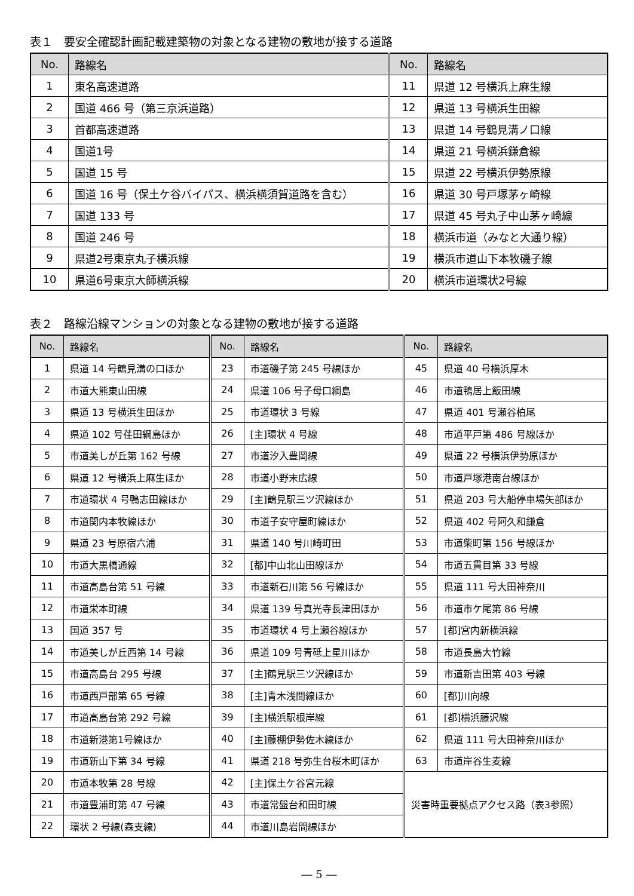表１　要安全確認計画記載建築物の対象となる建物の敷地が接する道路
| No. | 路線名 | No. | 路線名 |
| --- | --- | --- | --- |
| 1 | 東名高速道路 | 11 | 県道 12 号横浜上麻生線 |
| 2 | 国道 466 号（第三京浜道路） | 12 | 県道 13 号横浜生田線 |
| 3 | 首都高速道路 | 13 | 県道 14 号鶴見溝ノ口線 |
| 4 | 国道1号 | 14 | 県道 21 号横浜鎌倉線 |
| 5 | 国道 15 号 | 15 | 県道 22 号横浜伊勢原線 |
| 6 | 国道 16 号（保土ケ谷バイパス、横浜横須賀道路を含む） | 16 | 県道 30 号戸塚茅ヶ崎線 |
| 7 | 国道 133 号 | 17 | 県道 45 号丸子中山茅ヶ崎線 |
| 8 | 国道 246 号 | 18 | 横浜市道（みなと大通り線） |
| 9 | 県道2号東京丸子横浜線 | 19 | 横浜市道山下本牧磯子線 |
| 10 | 県道6号東京大師横浜線 | 20 | 横浜市道環状2号線 |
表２　路線沿線マンションの対象となる建物の敷地が接する道路
| No. | 路線名 | No. | 路線名 | No. | 路線名 |
| --- | --- | --- | --- | --- | --- |
| 1 | 県道 14 号鶴見溝の口ほか | 23 | 市道磯子第 245 号線ほか | 45 | 県道 40 号横浜厚木 |
| 2 | 市道大熊東山田線 | 24 | 県道 106 号子母口綱島 | 46 | 市道鴨居上飯田線 |
| 3 | 県道 13 号横浜生田ほか | 25 | 市道環状 3 号線 | 47 | 県道 401 号瀬谷柏尾 |
| 4 | 県道 102 号荏田綱島ほか | 26 | [主]環状 4 号線 | 48 | 市道平戸第 486 号線ほか |
| 5 | 市道美しが丘第 162 号線 | 27 | 市道汐入豊岡線 | 49 | 県道 22 号横浜伊勢原ほか |
| 6 | 県道 12 号横浜上麻生ほか | 28 | 市道小野末広線 | 50 | 市道戸塚港南台線ほか |
| 7 | 市道環状 4 号鴨志田線ほか | 29 | [主]鶴見駅三ツ沢線ほか | 51 | 県道 203 号大船停車場矢部ほか |
| 8 | 市道関内本牧線ほか | 30 | 市道子安守屋町線ほか | 52 | 県道 402 号阿久和鎌倉 |
| 9 | 県道 23 号原宿六浦 | 31 | 県道 140 号川崎町田 | 53 | 市道柴町第 156 号線ほか |
| 10 | 市道大黒橋通線 | 32 | [都]中山北山田線ほか | 54 | 市道五貫目第 33 号線 |
| 11 | 市道高島台第 51 号線 | 33 | 市道新石川第 56 号線ほか | 55 | 県道 111 号大田神奈川 |
| 12 | 市道栄本町線 | 34 | 県道 139 号真光寺長津田ほか | 56 | 市道市ケ尾第 86 号線 |
| 13 | 国道 357 号 | 35 | 市道環状 4 号上瀬谷線ほか | 57 | [都]宮内新横浜線 |
| 14 | 市道美しが丘西第 14 号線 | 36 | 県道 109 号青砥上星川ほか | 58 | 市道長島大竹線 |
| 15 | 市道高島台 295 号線 | 37 | [主]鶴見駅三ツ沢線ほか | 59 | 市道新吉田第 403 号線 |
| 16 | 市道西戸部第 65 号線 | 38 | [主]青木浅間線ほか | 60 | [都]川向線 |
| 17 | 市道高島台第 292 号線 | 39 | [主]横浜駅根岸線 | 61 | [都]横浜藤沢線 |
| 18 | 市道新港第1号線ほか | 40 | [主]藤棚伊勢佐木線ほか | 62 | 県道 111 号大田神奈川ほか |
| 19 | 市道新山下第 34 号線 | 41 | 県道 218 号弥生台桜木町ほか | 63 | 市道岸谷生麦線 |
| 20 | 市道本牧第 28 号線 | 42 | [主]保土ケ谷宮元線 | 災害時重要拠点アクセス路（表3参照） | |
| 21 | 市道豊浦町第 47 号線 | 43 | 市道常盤台和田町線 | | |
| 22 | 環状 2 号線(森支線) | 44 | 市道川島岩間線ほか | | |
― 5 ―